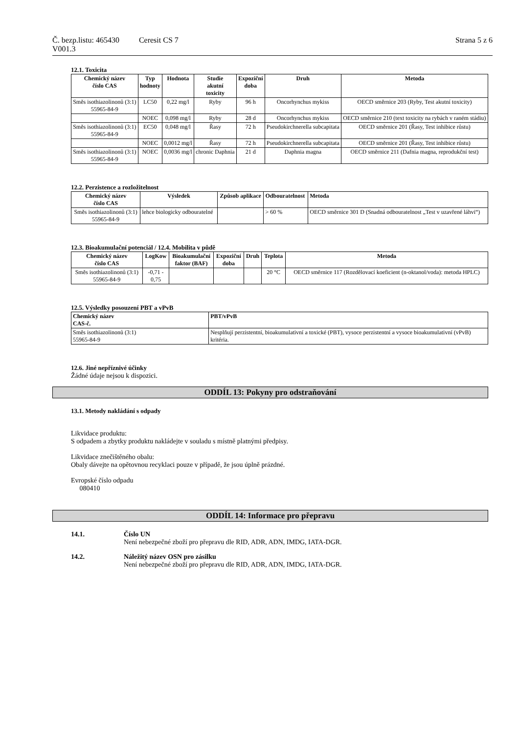Č. bezp.listu: 465430 Ceresit CS 7 Strana 5 z 6
V001.3
12.1. Toxicita
| Chemický název číslo CAS | Typ hodnoty | Hodnota | Studie akutní toxicity | Expoziční doba | Druh | Metoda |
| --- | --- | --- | --- | --- | --- | --- |
| Směs isothiazolinonů (3:1) 55965-84-9 | LC50 | 0,22 mg/l | Ryby | 96 h | Oncorhynchus mykiss | OECD směrnice 203 (Ryby, Test akutní toxicity) |
| | NOEC | 0,098 mg/l | Ryby | 28 d | Oncorhynchus mykiss | OECD směrnice 210 (text toxicity na rybách v raném stádiu) |
| Směs isothiazolinonů (3:1) 55965-84-9 | EC50 | 0,048 mg/l | Řasy | 72 h | Pseudokirchnerella subcapitata | OECD směrnice 201 (Řasy, Test inhibice růstu) |
| | NOEC | 0,0012 mg/l | Řasy | 72 h | Pseudokirchnerella subcapitata | OECD směrnice 201 (Řasy, Test inhibice růstu) |
| Směs isothiazolinonů (3:1) 55965-84-9 | NOEC | 0,0036 mg/l | chronic Daphnia | 21 d | Daphnia magna | OECD směrnice 211 (Dafnia magna, reprodukční test) |
12.2. Perzistence a rozložitelnost
| Chemický název číslo CAS | Výsledek | Způsob aplikace | Odbouratelnost | Metoda |
| --- | --- | --- | --- | --- |
| Směs isothiazolinonů (3:1) 55965-84-9 | lehce biologicky odbouratelné | | > 60 % | OECD směrnice 301 D (Snadná odbouratelnost „Test v uzavřené láhvi“) |
12.3. Bioakumulační potenciál / 12.4. Mobilita v půdě
| Chemický název číslo CAS | LogKow | Bioakumulační faktor (BAF) | Expoziční doba | Druh | Teplota | Metoda |
| --- | --- | --- | --- | --- | --- | --- |
| Směs isothiazolinonů (3:1) 55965-84-9 | -0,71 - 0,75 | | | | 20 °C | OECD směrnice 117 (Rozdělovací koeficient (n-oktanol/voda): metoda HPLC) |
12.5. Výsledky posouzení PBT a vPvB
| Chemický název CAS-č. | PBT/vPvB |
| --- | --- |
| Směs isothiazolinonů (3:1) 55965-84-9 | Nesplňují perzistentní, bioakumulativní a toxické (PBT), vysoce perzistentní a vysoce bioakumulativní (vPvB) kritéria. |
12.6. Jiné nepříznivé účinky
Žádné údaje nejsou k dispozici.
ODDÍL 13: Pokyny pro odstraňování
13.1. Metody nakládání s odpady
Likvidace produktu:
S odpadem a zbytky produktu nakládejte v souladu s místně platnými předpisy.
Likvidace znečištěného obalu:
Obaly dávejte na opětovnou recyklaci pouze v případě, že jsou úplně prázdné.
Evropské číslo odpadu
080410
ODDÍL 14: Informace pro přepravu
14.1. Číslo UN
Není nebezpečné zboží pro přepravu dle RID, ADR, ADN, IMDG, IATA-DGR.
14.2. Náležitý název OSN pro zásilku
Není nebezpečné zboží pro přepravu dle RID, ADR, ADN, IMDG, IATA-DGR.